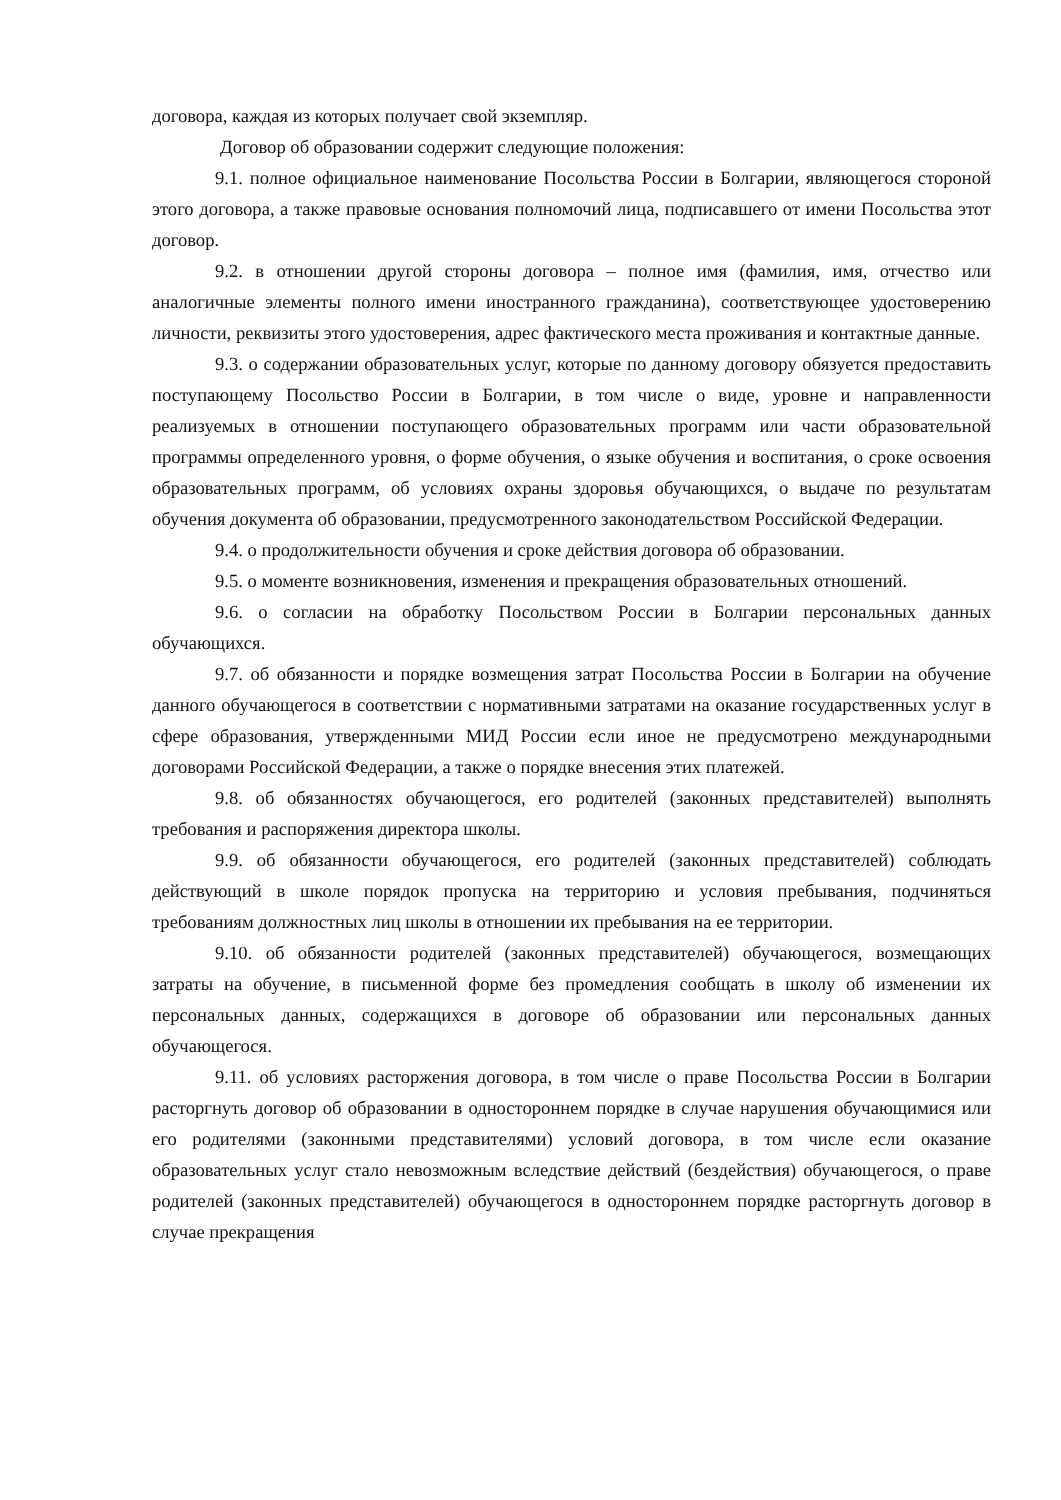договора, каждая из которых получает свой экземпляр.
Договор об образовании содержит следующие положения:
9.1. полное официальное наименование Посольства России в Болгарии, являющегося стороной этого договора, а также правовые основания полномочий лица, подписавшего от имени Посольства этот договор.
9.2. в отношении другой стороны договора – полное имя (фамилия, имя, отчество или аналогичные элементы полного имени иностранного гражданина), соответствующее удостоверению личности, реквизиты этого удостоверения, адрес фактического места проживания и контактные данные.
9.3. о содержании образовательных услуг, которые по данному договору обязуется предоставить поступающему Посольство России в Болгарии, в том числе о виде, уровне и направленности реализуемых в отношении поступающего образовательных программ или части образовательной программы определенного уровня, о форме обучения, о языке обучения и воспитания, о сроке освоения образовательных программ, об условиях охраны здоровья обучающихся, о выдаче по результатам обучения документа об образовании, предусмотренного законодательством Российской Федерации.
9.4. о продолжительности обучения и сроке действия договора об образовании.
9.5. о моменте возникновения, изменения и прекращения образовательных отношений.
9.6. о согласии на обработку Посольством России в Болгарии персональных данных обучающихся.
9.7. об обязанности и порядке возмещения затрат Посольства России в Болгарии на обучение данного обучающегося в соответствии с нормативными затратами на оказание государственных услуг в сфере образования, утвержденными МИД России если иное не предусмотрено международными договорами Российской Федерации, а также о порядке внесения этих платежей.
9.8. об обязанностях обучающегося, его родителей (законных представителей) выполнять требования и распоряжения директора школы.
9.9. об обязанности обучающегося, его родителей (законных представителей) соблюдать действующий в школе порядок пропуска на территорию и условия пребывания, подчиняться требованиям должностных лиц школы в отношении их пребывания на ее территории.
9.10. об обязанности родителей (законных представителей) обучающегося, возмещающих затраты на обучение, в письменной форме без промедления сообщать в школу об изменении их персональных данных, содержащихся в договоре об образовании или персональных данных обучающегося.
9.11. об условиях расторжения договора, в том числе о праве Посольства России в Болгарии расторгнуть договор об образовании в одностороннем порядке в случае нарушения обучающимися или его родителями (законными представителями) условий договора, в том числе если оказание образовательных услуг стало невозможным вследствие действий (бездействия) обучающегося, о праве родителей (законных представителей) обучающегося в одностороннем порядке расторгнуть договор в случае прекращения